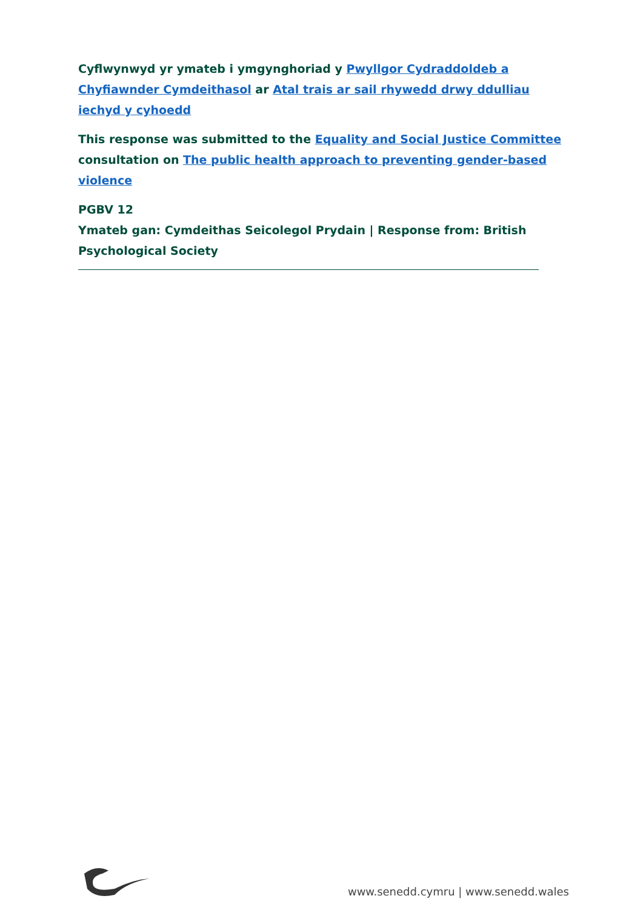Cyflwynwyd yr ymateb i ymgynghoriad y Pwyllgor Cydraddoldeb a Chyfiawnder Cymdeithasol ar Atal trais ar sail rhywedd drwy ddulliau iechyd y cyhoedd
This response was submitted to the Equality and Social Justice Committee consultation on The public health approach to preventing gender-based violence
PGBV 12
Ymateb gan: Cymdeithas Seicolegol Prydain | Response from: British Psychological Society
www.senedd.cymru | www.senedd.wales